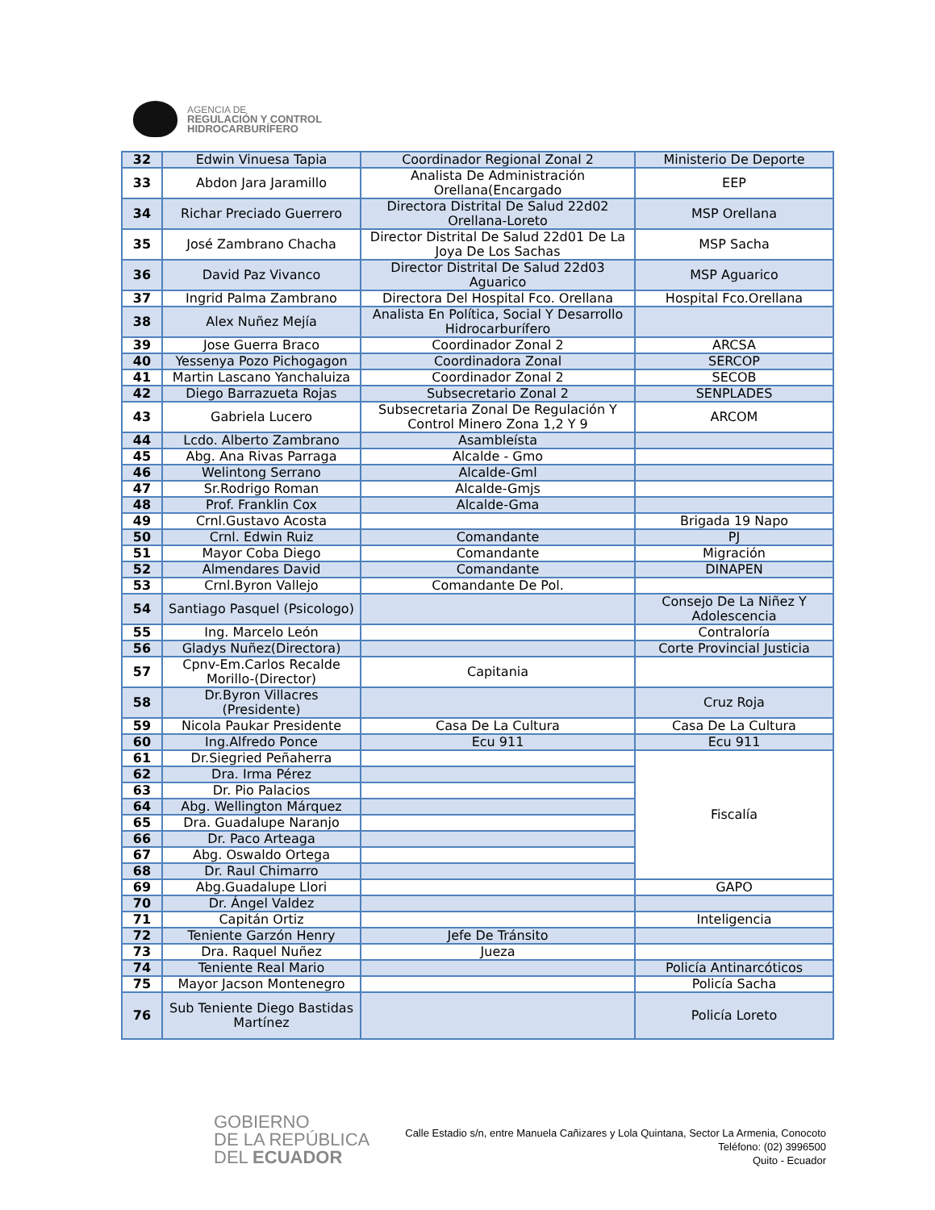AGENCIA DE
REGULACIÓN Y CONTROL
HIDROCARBURÍFERO
| 32 | Edwin Vinuesa Tapia | Coordinador Regional Zonal 2 | Ministerio De Deporte |
| 33 | Abdon Jara Jaramillo | Analista De Administración Orellana(Encargado | EEP |
| 34 | Richar Preciado Guerrero | Directora Distrital De Salud 22d02 Orellana-Loreto | MSP Orellana |
| 35 | José Zambrano Chacha | Director Distrital De Salud 22d01 De La Joya De Los Sachas | MSP Sacha |
| 36 | David Paz Vivanco | Director Distrital De Salud 22d03 Aguarico | MSP Aguarico |
| 37 | Ingrid Palma Zambrano | Directora Del Hospital Fco. Orellana | Hospital Fco.Orellana |
| 38 | Alex Nuñez Mejía | Analista En Política, Social Y Desarrollo Hidrocarburífero | |
| 39 | Jose Guerra Braco | Coordinador Zonal 2 | ARCSA |
| 40 | Yessenya Pozo Pichogagon | Coordinadora Zonal | SERCOP |
| 41 | Martin Lascano Yanchaluiza | Coordinador Zonal 2 | SECOB |
| 42 | Diego Barrazueta Rojas | Subsecretario Zonal 2 | SENPLADES |
| 43 | Gabriela Lucero | Subsecretaria Zonal De Regulación Y Control Minero Zona 1,2 Y 9 | ARCOM |
| 44 | Lcdo. Alberto Zambrano | Asambleísta | |
| 45 | Abg. Ana Rivas Parraga | Alcalde - Gmo | |
| 46 | Welintong Serrano | Alcalde-Gml | |
| 47 | Sr.Rodrigo Roman | Alcalde-Gmjs | |
| 48 | Prof. Franklin Cox | Alcalde-Gma | |
| 49 | Crnl.Gustavo Acosta | | Brigada 19 Napo |
| 50 | Crnl. Edwin Ruiz | Comandante | PJ |
| 51 | Mayor Coba Diego | Comandante | Migración |
| 52 | Almendares David | Comandante | DINAPEN |
| 53 | Crnl.Byron Vallejo | Comandante De Pol. | |
| 54 | Santiago Pasquel (Psicologo) | | Consejo De La Niñez Y Adolescencia |
| 55 | Ing. Marcelo León | | Contraloría |
| 56 | Gladys Nuñez(Directora) | | Corte Provincial Justicia |
| 57 | Cpnv-Em.Carlos Recalde Morillo-(Director) | Capitania | |
| 58 | Dr.Byron Villacres (Presidente) | | Cruz Roja |
| 59 | Nicola Paukar Presidente | Casa De La Cultura | Casa De La Cultura |
| 60 | Ing.Alfredo Ponce | Ecu 911 | Ecu 911 |
| 61 | Dr.Siegried Peñaherra | | Fiscalía |
| 62 | Dra. Irma Pérez | | |
| 63 | Dr. Pio Palacios | | |
| 64 | Abg. Wellington Márquez | | |
| 65 | Dra. Guadalupe Naranjo | | |
| 66 | Dr. Paco Arteaga | | |
| 67 | Abg. Oswaldo Ortega | | |
| 68 | Dr. Raul Chimarro | | |
| 69 | Abg.Guadalupe Llori | | GAPO |
| 70 | Dr. Ángel Valdez | | |
| 71 | Capitán Ortiz | | Inteligencia |
| 72 | Teniente Garzón Henry | Jefe De Tránsito | |
| 73 | Dra. Raquel Nuñez | Jueza | |
| 74 | Teniente Real Mario | | Policía Antinarcóticos |
| 75 | Mayor Jacson Montenegro | | Policía Sacha |
| 76 | Sub Teniente Diego Bastidas Martínez | | Policía Loreto |
GOBIERNO
DE LA REPÚBLICA
DEL ECUADOR
Calle Estadio s/n, entre Manuela Cañizares y Lola Quintana, Sector La Armenia, Conocoto
Teléfono: (02) 3996500
Quito - Ecuador